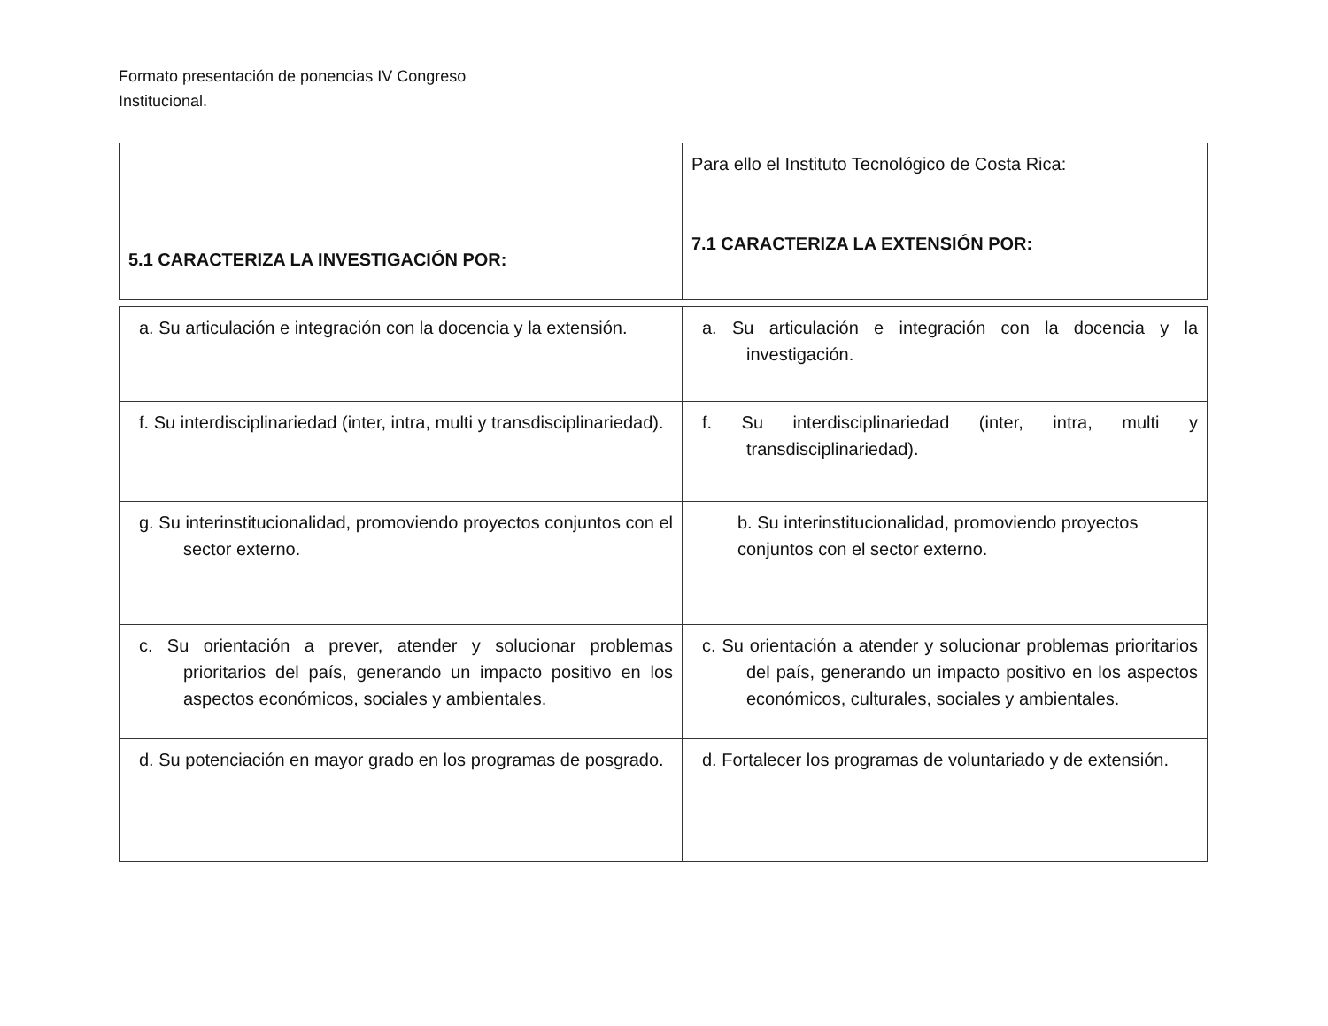Formato presentación de ponencias IV Congreso
Institucional.
| 5.1 CARACTERIZA LA INVESTIGACIÓN POR: | Para ello el Instituto Tecnológico de Costa Rica: 7.1 CARACTERIZA LA EXTENSIÓN POR: |
| a. Su articulación e integración con la docencia y la extensión. | a. Su articulación e integración con la docencia y la investigación. |
| f. Su interdisciplinariedad (inter, intra, multi y transdisciplinariedad). | f. Su interdisciplinariedad (inter, intra, multi y transdisciplinariedad). |
| g. Su interinstitucionalidad, promoviendo proyectos conjuntos con el sector externo. | b. Su interinstitucionalidad, promoviendo proyectos conjuntos con el sector externo. |
| c. Su orientación a prever, atender y solucionar problemas prioritarios del país, generando un impacto positivo en los aspectos económicos, sociales y ambientales. | c. Su orientación a atender y solucionar problemas prioritarios del país, generando un impacto positivo en los aspectos económicos, culturales, sociales y ambientales. |
| d. Su potenciación en mayor grado en los programas de posgrado. | d. Fortalecer los programas de voluntariado y de extensión. |